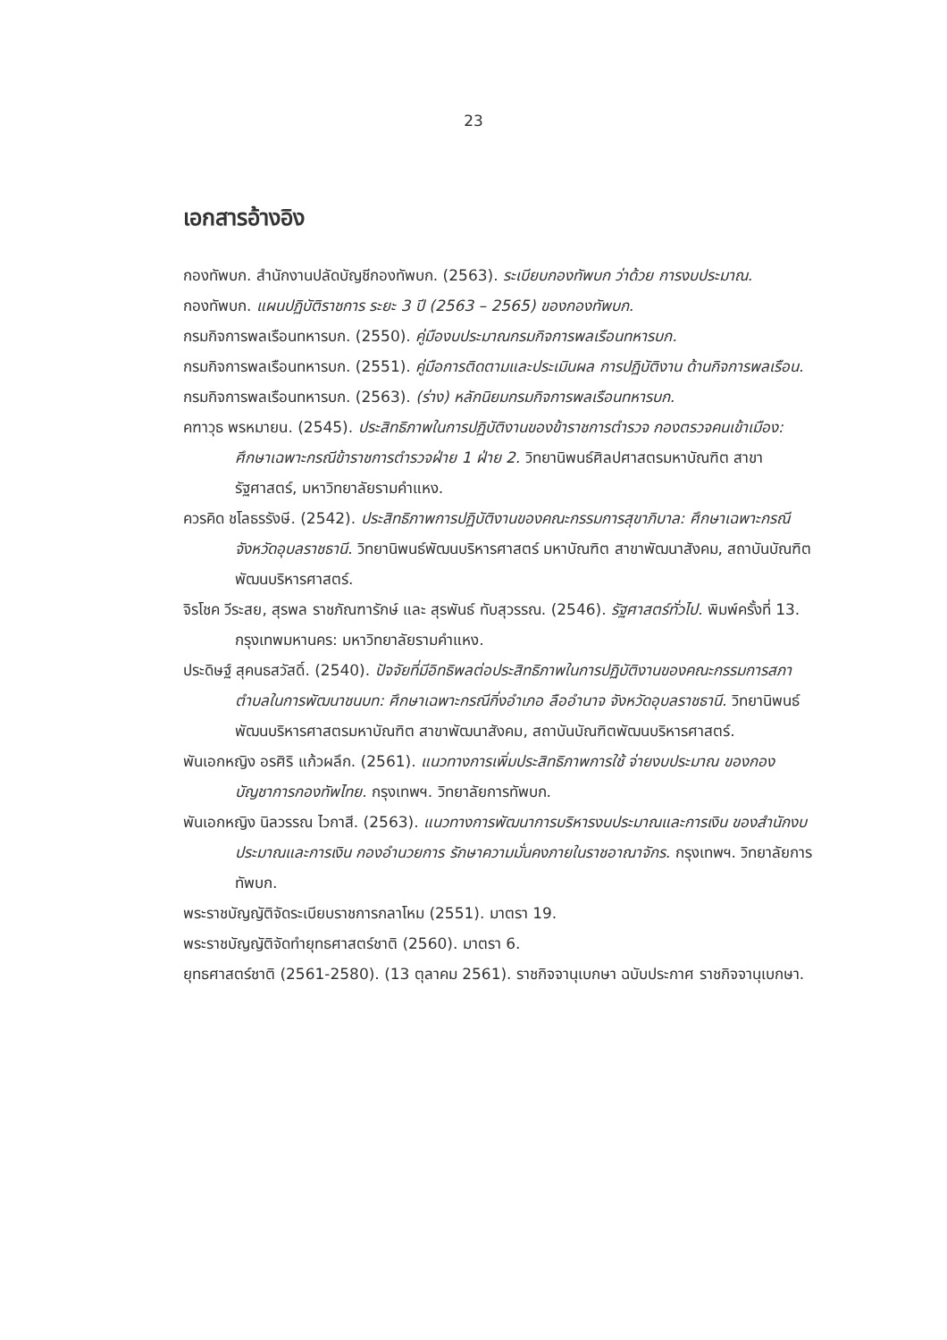23
เอกสารอ้างอิง
กองทัพบก. สำนักงานปลัดบัญชีกองทัพบก. (2563). ระเบียบกองทัพบก ว่าด้วย การงบประมาณ.
กองทัพบก. แผนปฏิบัติราชการ ระยะ 3 ปี (2563 – 2565) ของกองทัพบก.
กรมกิจการพลเรือนทหารบก. (2550). คู่มืองบประมาณกรมกิจการพลเรือนทหารบก.
กรมกิจการพลเรือนทหารบก. (2551). คู่มือการติดตามและประเมินผล การปฏิบัติงาน ด้านกิจการพลเรือน.
กรมกิจการพลเรือนทหารบก. (2563). (ร่าง) หลักนิยมกรมกิจการพลเรือนทหารบก.
คฑาวุธ พรหมายน. (2545). ประสิทธิภาพในการปฏิบัติงานของข้าราชการตำรวจ กองตรวจคนเข้าเมือง: ศึกษาเฉพาะกรณีข้าราชการตำรวจฝ่าย 1 ฝ่าย 2. วิทยานิพนธ์ศิลปศาสตรมหาบัณฑิต สาขารัฐศาสตร์, มหาวิทยาลัยรามคำแหง.
ควรคิด ชโลธรรังษี. (2542). ประสิทธิภาพการปฏิบัติงานของคณะกรรมการสุขาภิบาล: ศึกษาเฉพาะกรณี จังหวัดอุบลราชธานี. วิทยานิพนธ์พัฒนบริหารศาสตร์ มหาบัณฑิต สาขาพัฒนาสังคม, สถาบันบัณฑิตพัฒนบริหารศาสตร์.
จิรโชค วีระสย, สุรพล ราชภัณฑารักษ์ และ สุรพันธ์ ทับสุวรรณ. (2546). รัฐศาสตร์ทั่วไป. พิมพ์ครั้งที่ 13. กรุงเทพมหานคร: มหาวิทยาลัยรามคำแหง.
ประดิษฐ์ สุคนธสวัสดิ์. (2540). ปัจจัยที่มีอิทธิพลต่อประสิทธิภาพในการปฏิบัติงานของคณะกรรมการสภาตำบลในการพัฒนาชนบท: ศึกษาเฉพาะกรณีกิ่งอำเภอ ลืออำนาจ จังหวัดอุบลราชธานี. วิทยานิพนธ์พัฒนบริหารศาสตรมหาบัณฑิต สาขาพัฒนาสังคม, สถาบันบัณฑิตพัฒนบริหารศาสตร์.
พันเอกหญิง อรศิริ แก้วผลึก. (2561). แนวทางการเพิ่มประสิทธิภาพการใช้ จ่ายงบประมาณ ของกองบัญชาการกองทัพไทย. กรุงเทพฯ. วิทยาลัยการทัพบก.
พันเอกหญิง นิลวรรณ ไวกาสี. (2563). แนวทางการพัฒนาการบริหารงบประมาณและการเงิน ของสำนักงบประมาณและการเงิน กองอำนวยการ รักษาความมั่นคงภายในราชอาณาจักร. กรุงเทพฯ. วิทยาลัยการทัพบก.
พระราชบัญญัติจัดระเบียบราชการกลาโหม (2551). มาตรา 19.
พระราชบัญญัติจัดทำยุทธศาสตร์ชาติ (2560). มาตรา 6.
ยุทธศาสตร์ชาติ (2561-2580). (13 ตุลาคม 2561). ราชกิจจานุเบกษา ฉบับประกาศ ราชกิจจานุเบกษา.